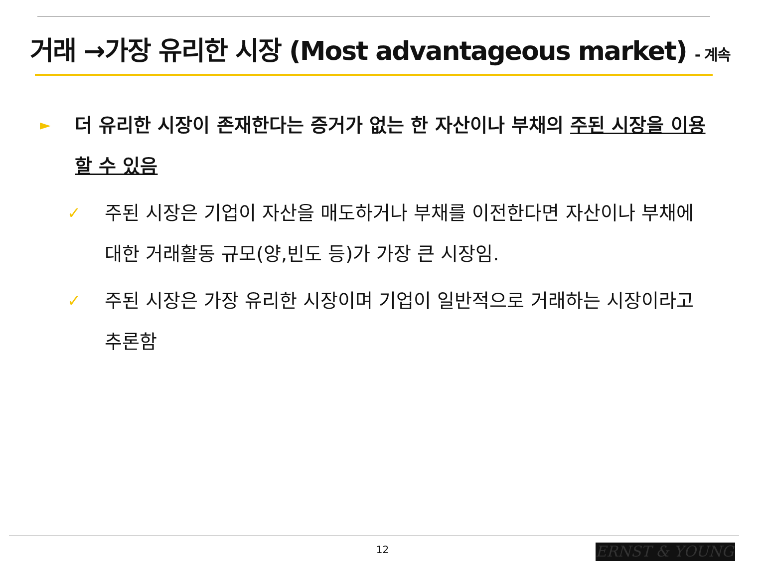거래 →가장 유리한 시장 (Most advantageous market) - 계속
► 더 유리한 시장이 존재한다는 증거가 없는 한 자산이나 부채의 주된 시장을 이용할 수 있음
✓ 주된 시장은 기업이 자산을 매도하거나 부채를 이전한다면 자산이나 부채에 대한 거래활동 규모(양,빈도 등)가 가장 큰 시장임.
✓ 주된 시장은 가장 유리한 시장이며 기업이 일반적으로 거래하는 시장이라고 추론함
12 ERNST & YOUNG